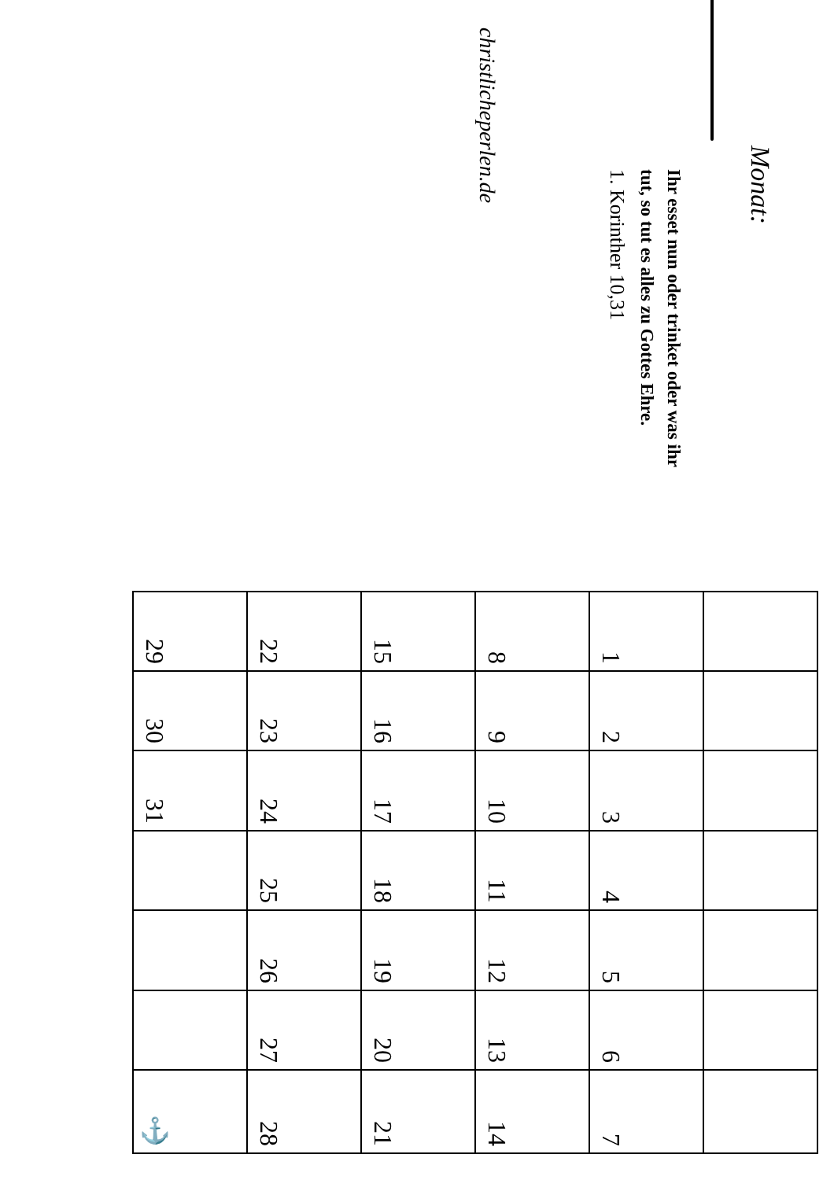Monat:
Ihr esset nun oder trinket oder was ihr
tut, so tut es alles zu Gottes Ehre.
1. Korinther 10,31
christlicheperlen.de
| 1 | 2 | 3 | 4 | 5 | 6 | 7 |
| 8 | 9 | 10 | 11 | 12 | 13 | 14 |
| 15 | 16 | 17 | 18 | 19 | 20 | 21 |
| 22 | 23 | 24 | 25 | 26 | 27 | 28 |
| 29 | 30 | 31 | | | | ⚓ |